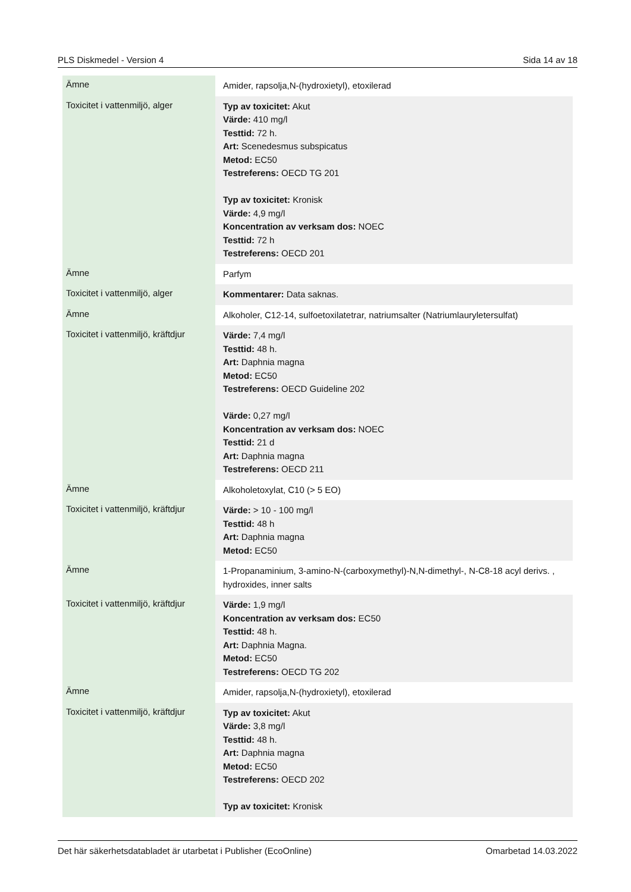PLS Diskmedel - Version 4 Sida 14 av 18
| Ämne | Amider, rapsolja,N-(hydroxietyl), etoxilerad |
| Toxicitet i vattenmiljö, alger | Typ av toxicitet: Akut Värde: 410 mg/l Testtid: 72 h. Art: Scenedesmus subspicatus Metod: EC50 Testreferens: OECD TG 201 Typ av toxicitet: Kronisk Värde: 4,9 mg/l Koncentration av verksam dos: NOEC Testtid: 72 h Testreferens: OECD 201 |
| Ämne | Parfym |
| Toxicitet i vattenmiljö, alger | Kommentarer: Data saknas. |
| Ämne | Alkoholer, C12-14, sulfoetoxilatetrar, natriumsalter (Natriumlauryletersulfat) |
| Toxicitet i vattenmiljö, kräftdjur | Värde: 7,4 mg/l Testtid: 48 h. Art: Daphnia magna Metod: EC50 Testreferens: OECD Guideline 202 Värde: 0,27 mg/l Koncentration av verksam dos: NOEC Testtid: 21 d Art: Daphnia magna Testreferens: OECD 211 |
| Ämne | Alkoholetoxylat, C10 (> 5 EO) |
| Toxicitet i vattenmiljö, kräftdjur | Värde: > 10 - 100 mg/l Testtid: 48 h Art: Daphnia magna Metod: EC50 |
| Ämne | 1-Propanaminium, 3-amino-N-(carboxymethyl)-N,N-dimethyl-, N-C8-18 acyl derivs. , hydroxides, inner salts |
| Toxicitet i vattenmiljö, kräftdjur | Värde: 1,9 mg/l Koncentration av verksam dos: EC50 Testtid: 48 h. Art: Daphnia Magna. Metod: EC50 Testreferens: OECD TG 202 |
| Ämne | Amider, rapsolja,N-(hydroxietyl), etoxilerad |
| Toxicitet i vattenmiljö, kräftdjur | Typ av toxicitet: Akut Värde: 3,8 mg/l Testtid: 48 h. Art: Daphnia magna Metod: EC50 Testreferens: OECD 202 Typ av toxicitet: Kronisk |
Det här säkerhetsdatabladet är utarbetat i Publisher (EcoOnline) Omarbetad 14.03.2022